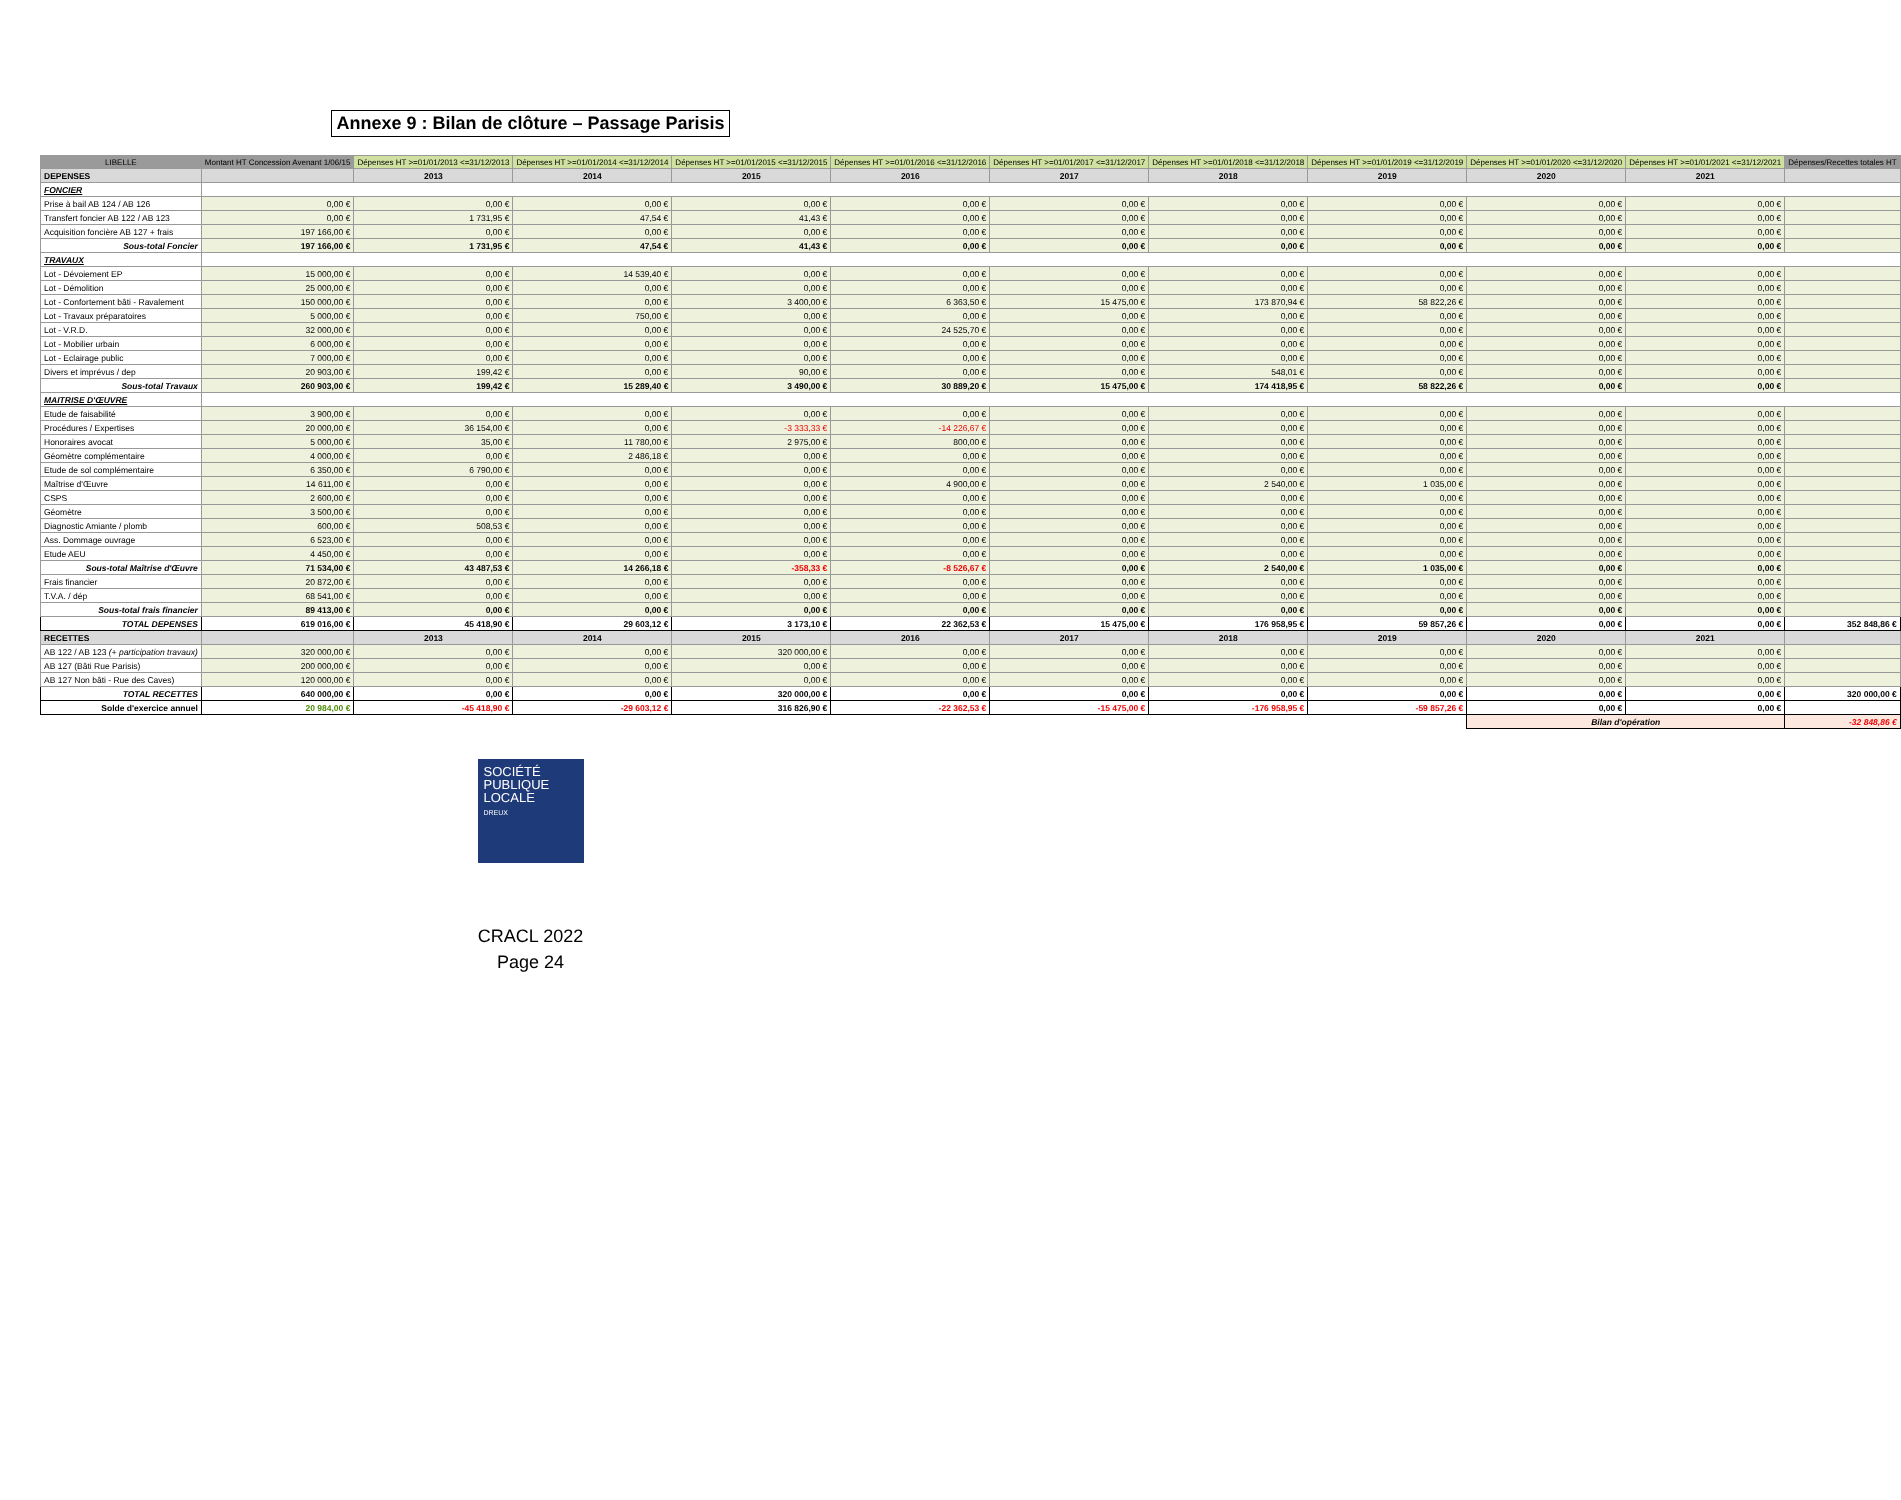Annexe 9 : Bilan de clôture – Passage Parisis
| LIBELLE | Montant HT Concession Avenant 1/06/15 | Dépenses HT >=01/01/2013 <=31/12/2013 | Dépenses HT >=01/01/2014 <=31/12/2014 | Dépenses HT >=01/01/2015 <=31/12/2015 | Dépenses HT >=01/01/2016 <=31/12/2016 | Dépenses HT >=01/01/2017 <=31/12/2017 | Dépenses HT >=01/01/2018 <=31/12/2018 | Dépenses HT >=01/01/2019 <=31/12/2019 | Dépenses HT >=01/01/2020 <=31/12/2020 | Dépenses HT >=01/01/2021 <=31/12/2021 | Dépenses/Recettes totales HT |
| --- | --- | --- | --- | --- | --- | --- | --- | --- | --- | --- | --- |
| DEPENSES | | 2013 | 2014 | 2015 | 2016 | 2017 | 2018 | 2019 | 2020 | 2021 | |
| FONCIER | | | | | | | | | | | |
| Prise à bail AB 124 / AB 126 | 0,00 € | 0,00 € | 0,00 € | 0,00 € | 0,00 € | 0,00 € | 0,00 € | 0,00 € | 0,00 € | 0,00 € | |
| Transfert foncier AB 122 / AB 123 | 0,00 € | 1 731,95 € | 47,54 € | 41,43 € | 0,00 € | 0,00 € | 0,00 € | 0,00 € | 0,00 € | 0,00 € | |
| Acquisition foncière AB 127 + frais | 197 166,00 € | 0,00 € | 0,00 € | 0,00 € | 0,00 € | 0,00 € | 0,00 € | 0,00 € | 0,00 € | 0,00 € | |
| Sous-total Foncier | 197 166,00 € | 1 731,95 € | 47,54 € | 41,43 € | 0,00 € | 0,00 € | 0,00 € | 0,00 € | 0,00 € | 0,00 € | |
| TRAVAUX | | | | | | | | | | | |
| Lot - Dévoiement EP | 15 000,00 € | 0,00 € | 14 539,40 € | 0,00 € | 0,00 € | 0,00 € | 0,00 € | 0,00 € | 0,00 € | 0,00 € | |
| Lot - Démolition | 25 000,00 € | 0,00 € | 0,00 € | 0,00 € | 0,00 € | 0,00 € | 0,00 € | 0,00 € | 0,00 € | 0,00 € | |
| Lot - Confortement bâti - Ravalement | 150 000,00 € | 0,00 € | 0,00 € | 3 400,00 € | 6 363,50 € | 15 475,00 € | 173 870,94 € | 58 822,26 € | 0,00 € | 0,00 € | |
| Lot - Travaux préparatoires | 5 000,00 € | 0,00 € | 750,00 € | 0,00 € | 0,00 € | 0,00 € | 0,00 € | 0,00 € | 0,00 € | 0,00 € | |
| Lot - V.R.D. | 32 000,00 € | 0,00 € | 0,00 € | 0,00 € | 24 525,70 € | 0,00 € | 0,00 € | 0,00 € | 0,00 € | 0,00 € | |
| Lot - Mobilier urbain | 6 000,00 € | 0,00 € | 0,00 € | 0,00 € | 0,00 € | 0,00 € | 0,00 € | 0,00 € | 0,00 € | 0,00 € | |
| Lot - Eclairage public | 7 000,00 € | 0,00 € | 0,00 € | 0,00 € | 0,00 € | 0,00 € | 0,00 € | 0,00 € | 0,00 € | 0,00 € | |
| Divers et imprévus / dep | 20 903,00 € | 199,42 € | 0,00 € | 90,00 € | 0,00 € | 0,00 € | 548,01 € | 0,00 € | 0,00 € | 0,00 € | |
| Sous-total Travaux | 260 903,00 € | 199,42 € | 15 289,40 € | 3 490,00 € | 30 889,20 € | 15 475,00 € | 174 418,95 € | 58 822,26 € | 0,00 € | 0,00 € | |
| MAITRISE D'ŒUVRE | | | | | | | | | | | |
| Etude de faisabilité | 3 900,00 € | 0,00 € | 0,00 € | 0,00 € | 0,00 € | 0,00 € | 0,00 € | 0,00 € | 0,00 € | 0,00 € | |
| Procédures / Expertises | 20 000,00 € | 36 154,00 € | 0,00 € | -3 333,33 € | -14 226,67 € | 0,00 € | 0,00 € | 0,00 € | 0,00 € | 0,00 € | |
| Honoraires avocat | 5 000,00 € | 35,00 € | 11 780,00 € | 2 975,00 € | 800,00 € | 0,00 € | 0,00 € | 0,00 € | 0,00 € | 0,00 € | |
| Géomètre complémentaire | 4 000,00 € | 0,00 € | 2 486,18 € | 0,00 € | 0,00 € | 0,00 € | 0,00 € | 0,00 € | 0,00 € | 0,00 € | |
| Etude de sol complémentaire | 6 350,00 € | 6 790,00 € | 0,00 € | 0,00 € | 0,00 € | 0,00 € | 0,00 € | 0,00 € | 0,00 € | 0,00 € | |
| Maîtrise d'Œuvre | 14 611,00 € | 0,00 € | 0,00 € | 0,00 € | 4 900,00 € | 0,00 € | 2 540,00 € | 1 035,00 € | 0,00 € | 0,00 € | |
| CSPS | 2 600,00 € | 0,00 € | 0,00 € | 0,00 € | 0,00 € | 0,00 € | 0,00 € | 0,00 € | 0,00 € | 0,00 € | |
| Géomètre | 3 500,00 € | 0,00 € | 0,00 € | 0,00 € | 0,00 € | 0,00 € | 0,00 € | 0,00 € | 0,00 € | 0,00 € | |
| Diagnostic Amiante / plomb | 600,00 € | 508,53 € | 0,00 € | 0,00 € | 0,00 € | 0,00 € | 0,00 € | 0,00 € | 0,00 € | 0,00 € | |
| Ass. Dommage ouvrage | 6 523,00 € | 0,00 € | 0,00 € | 0,00 € | 0,00 € | 0,00 € | 0,00 € | 0,00 € | 0,00 € | 0,00 € | |
| Etude AEU | 4 450,00 € | 0,00 € | 0,00 € | 0,00 € | 0,00 € | 0,00 € | 0,00 € | 0,00 € | 0,00 € | 0,00 € | |
| Sous-total Maîtrise d'Œuvre | 71 534,00 € | 43 487,53 € | 14 266,18 € | -358,33 € | -8 526,67 € | 0,00 € | 2 540,00 € | 1 035,00 € | 0,00 € | 0,00 € | |
| Frais financier | 20 872,00 € | 0,00 € | 0,00 € | 0,00 € | 0,00 € | 0,00 € | 0,00 € | 0,00 € | 0,00 € | 0,00 € | |
| T.V.A. / dép | 68 541,00 € | 0,00 € | 0,00 € | 0,00 € | 0,00 € | 0,00 € | 0,00 € | 0,00 € | 0,00 € | 0,00 € | |
| Sous-total frais financier | 89 413,00 € | 0,00 € | 0,00 € | 0,00 € | 0,00 € | 0,00 € | 0,00 € | 0,00 € | 0,00 € | 0,00 € | |
| TOTAL DEPENSES | 619 016,00 € | 45 418,90 € | 29 603,12 € | 3 173,10 € | 22 362,53 € | 15 475,00 € | 176 958,95 € | 59 857,26 € | 0,00 € | 0,00 € | 352 848,86 € |
| RECETTES | | 2013 | 2014 | 2015 | 2016 | 2017 | 2018 | 2019 | 2020 | 2021 | |
| AB 122 / AB 123 (+ participation travaux) | 320 000,00 € | 0,00 € | 0,00 € | 320 000,00 € | 0,00 € | 0,00 € | 0,00 € | 0,00 € | 0,00 € | 0,00 € | |
| AB 127 (Bâti Rue Parisis) | 200 000,00 € | 0,00 € | 0,00 € | 0,00 € | 0,00 € | 0,00 € | 0,00 € | 0,00 € | 0,00 € | 0,00 € | |
| AB 127 Non bâti - Rue des Caves) | 120 000,00 € | 0,00 € | 0,00 € | 0,00 € | 0,00 € | 0,00 € | 0,00 € | 0,00 € | 0,00 € | 0,00 € | |
| TOTAL RECETTES | 640 000,00 € | 0,00 € | 0,00 € | 320 000,00 € | 0,00 € | 0,00 € | 0,00 € | 0,00 € | 0,00 € | 0,00 € | 320 000,00 € |
| Solde d'exercice annuel | 20 984,00 € | -45 418,90 € | -29 603,12 € | 316 826,90 € | -22 362,53 € | -15 475,00 € | -176 958,95 € | -59 857,26 € | 0,00 € | 0,00 € | |
| | | | | | | | | | Bilan d'opération | | -32 848,86 € |
SOCIÉTÉ
PUBLIQUE
LOCALE
DREUX
CRACL 2022
Page 24